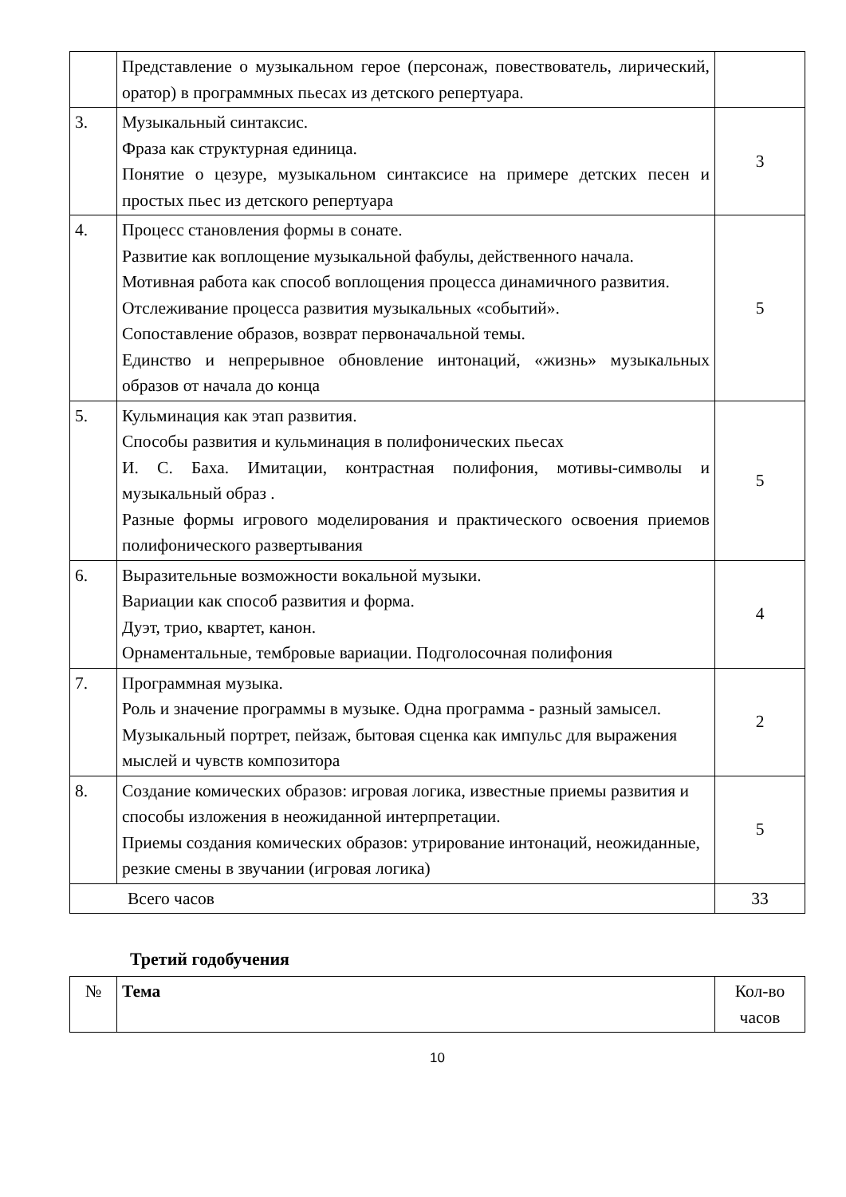| | Представление о музыкальном герое (персонаж, повествователь, лирический, оратор) в программных пьесах из детского репертуара. | |
| 3. | Музыкальный синтаксис. Фраза как структурная единица. Понятие о цезуре, музыкальном синтаксисе на примере детских песен и простых пьес из детского репертуара | 3 |
| 4. | Процесс становления формы в сонате. Развитие как воплощение музыкальной фабулы, действенного начала. Мотивная работа как способ воплощения процесса динамичного развития. Отслеживание процесса развития музыкальных «событий». Сопоставление образов, возврат первоначальной темы. Единство и непрерывное обновление интонаций, «жизнь» музыкальных образов от начала до конца | 5 |
| 5. | Кульминация как этап развития. Способы развития и кульминация в полифонических пьесах И. С. Баха. Имитации, контрастная полифония, мотивы-символы и музыкальный образ . Разные формы игрового моделирования и практического освоения приемов полифонического развертывания | 5 |
| 6. | Выразительные возможности вокальной музыки. Вариации как способ развития и форма. Дуэт, трио, квартет, канон. Орнаментальные, тембровые вариации. Подголосочная полифония | 4 |
| 7. | Программная музыка. Роль и значение программы в музыке. Одна программа - разный замысел. Музыкальный портрет, пейзаж, бытовая сценка как импульс для выражения мыслей и чувств композитора | 2 |
| 8. | Создание комических образов: игровая логика, известные приемы развития и способы изложения в неожиданной интерпретации. Приемы создания комических образов: утрирование интонаций, неожиданные, резкие смены в звучании (игровая логика) | 5 |
| Всего часов | | 33 |
Третий годобучения
| № | Тема | Кол-во часов |
10